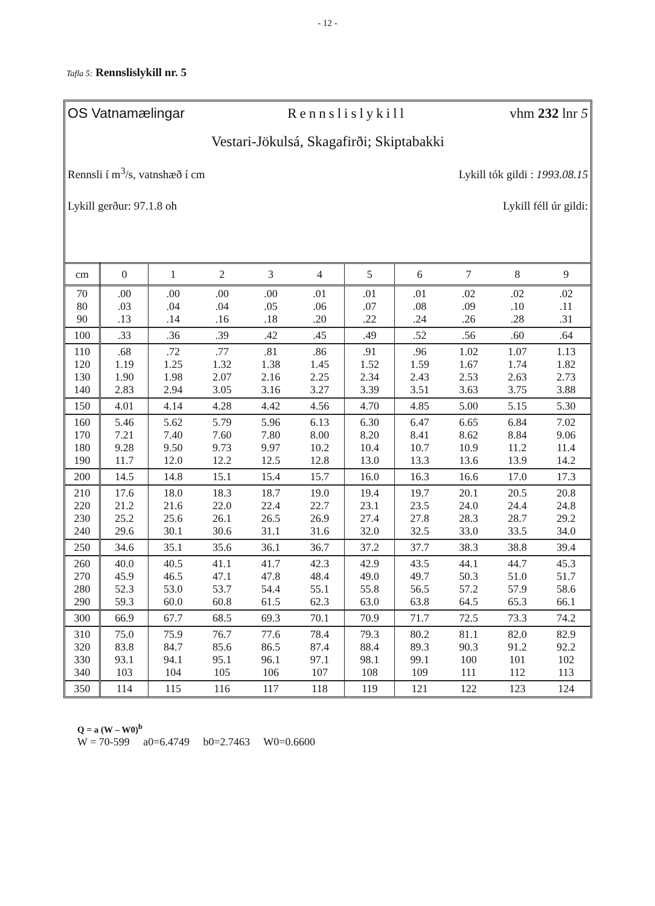- 12 -
Tafla 5: Rennslislykill nr. 5
OS Vatnamælingar Rennslislykill vhm 232 lnr 5
Vestari-Jökulsá, Skagafirði; Skiptabakki
Rennsli í m<sup>3</sup>/s, vatnshæð í cm Lykill tók gildi : 1993.08.15
Lykill gerður: 97.1.8 oh Lykill féll úr gildi:
| cm | 0 | 1 | 2 | 3 | 4 | 5 | 6 | 7 | 8 | 9 |
| --- | --- | --- | --- | --- | --- | --- | --- | --- | --- | --- |
| 70 80 90 | .00 .03 .13 | .00 .04 .14 | .00 .04 .16 | .00 .05 .18 | .01 .06 .20 | .01 .07 .22 | .01 .08 .24 | .02 .09 .26 | .02 .10 .28 | .02 .11 .31 |
| 100 | .33 | .36 | .39 | .42 | .45 | .49 | .52 | .56 | .60 | .64 |
| 110 120 130 140 | .68 1.19 1.90 2.83 | .72 1.25 1.98 2.94 | .77 1.32 2.07 3.05 | .81 1.38 2.16 3.16 | .86 1.45 2.25 3.27 | .91 1.52 2.34 3.39 | .96 1.59 2.43 3.51 | 1.02 1.67 2.53 3.63 | 1.07 1.74 2.63 3.75 | 1.13 1.82 2.73 3.88 |
| 150 | 4.01 | 4.14 | 4.28 | 4.42 | 4.56 | 4.70 | 4.85 | 5.00 | 5.15 | 5.30 |
| 160 170 180 190 | 5.46 7.21 9.28 11.7 | 5.62 7.40 9.50 12.0 | 5.79 7.60 9.73 12.2 | 5.96 7.80 9.97 12.5 | 6.13 8.00 10.2 12.8 | 6.30 8.20 10.4 13.0 | 6.47 8.41 10.7 13.3 | 6.65 8.62 10.9 13.6 | 6.84 8.84 11.2 13.9 | 7.02 9.06 11.4 14.2 |
| 200 | 14.5 | 14.8 | 15.1 | 15.4 | 15.7 | 16.0 | 16.3 | 16.6 | 17.0 | 17.3 |
| 210 220 230 240 | 17.6 21.2 25.2 29.6 | 18.0 21.6 25.6 30.1 | 18.3 22.0 26.1 30.6 | 18.7 22.4 26.5 31.1 | 19.0 22.7 26.9 31.6 | 19.4 23.1 27.4 32.0 | 19.7 23.5 27.8 32.5 | 20.1 24.0 28.3 33.0 | 20.5 24.4 28.7 33.5 | 20.8 24.8 29.2 34.0 |
| 250 | 34.6 | 35.1 | 35.6 | 36.1 | 36.7 | 37.2 | 37.7 | 38.3 | 38.8 | 39.4 |
| 260 270 280 290 | 40.0 45.9 52.3 59.3 | 40.5 46.5 53.0 60.0 | 41.1 47.1 53.7 60.8 | 41.7 47.8 54.4 61.5 | 42.3 48.4 55.1 62.3 | 42.9 49.0 55.8 63.0 | 43.5 49.7 56.5 63.8 | 44.1 50.3 57.2 64.5 | 44.7 51.0 57.9 65.3 | 45.3 51.7 58.6 66.1 |
| 300 | 66.9 | 67.7 | 68.5 | 69.3 | 70.1 | 70.9 | 71.7 | 72.5 | 73.3 | 74.2 |
| 310 320 330 340 | 75.0 83.8 93.1 103 | 75.9 84.7 94.1 104 | 76.7 85.6 95.1 105 | 77.6 86.5 96.1 106 | 78.4 87.4 97.1 107 | 79.3 88.4 98.1 108 | 80.2 89.3 99.1 109 | 81.1 90.3 100 111 | 82.0 91.2 101 112 | 82.9 92.2 102 113 |
| 350 | 114 | 115 | 116 | 117 | 118 | 119 | 121 | 122 | 123 | 124 |
Q = a (W – W0)<sup>b</sup>
W = 70-599 a0=6.4749 b0=2.7463 W0=0.6600